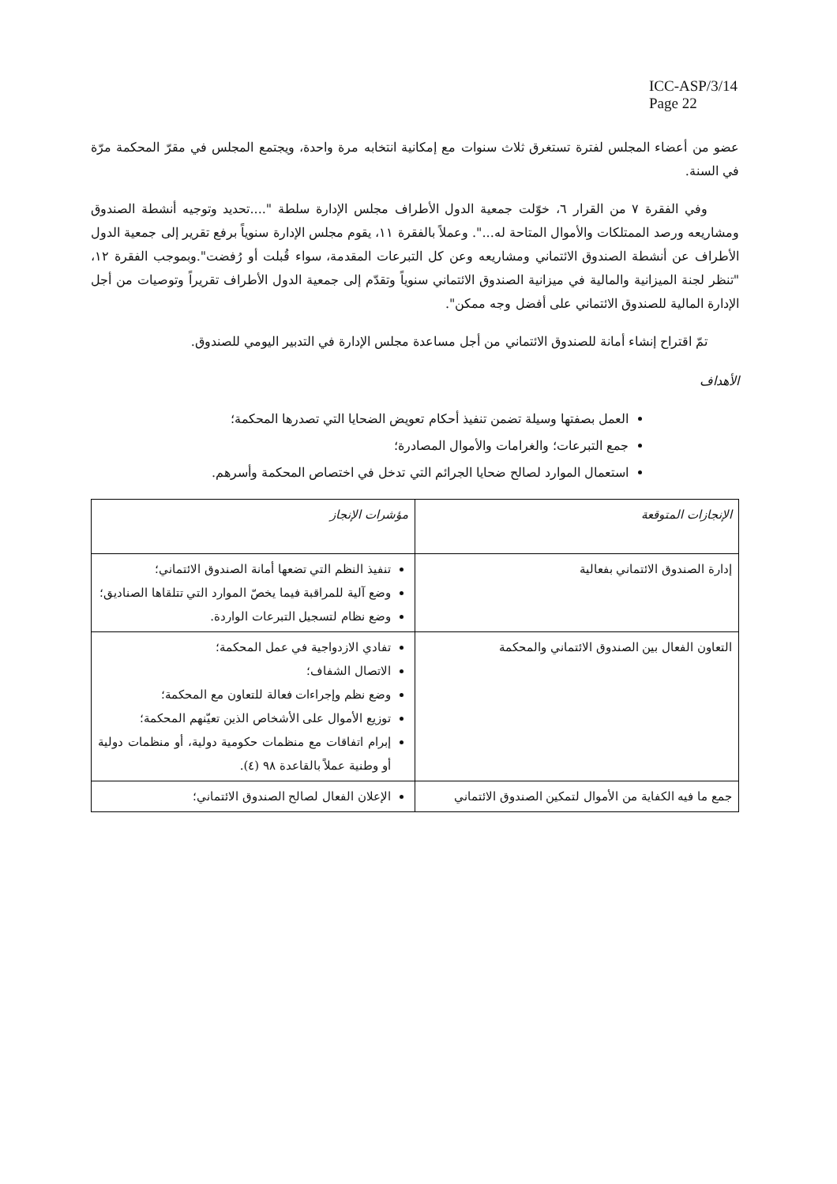ICC-ASP/3/14
Page 22
عضو من أعضاء المجلس لفترة تستغرق ثلاث سنوات مع إمكانية انتخابه مرة واحدة، ويجتمع المجلس في مقرّ المحكمة مرّة في السنة.
وفي الفقرة ٧ من القرار ٦، خوّلت جمعية الدول الأطراف مجلس الإدارة سلطة "....تحديد وتوجيه أنشطة الصندوق ومشاريعه ورصد الممتلكات والأموال المتاحة له...". وعملاً بالفقرة ١١، يقوم مجلس الإدارة سنوياً برفع تقرير إلى جمعية الدول الأطراف عن أنشطة الصندوق الائتماني ومشاريعه وعن كل التبرعات المقدمة، سواء قُبلت أو رُفضت".وبموجب الفقرة ١٢، "تنظر لجنة الميزانية والمالية في ميزانية الصندوق الائتماني سنوياً وتقدّم إلى جمعية الدول الأطراف تقريراً وتوصيات من أجل الإدارة المالية للصندوق الائتماني على أفضل وجه ممكن".
تمّ اقتراح إنشاء أمانة للصندوق الائتماني من أجل مساعدة مجلس الإدارة في التدبير اليومي للصندوق.
الأهداف
العمل بصفتها وسيلة تضمن تنفيذ أحكام تعويض الضحايا التي تصدرها المحكمة؛
جمع التبرعات؛ والغرامات والأموال المصادرة؛
استعمال الموارد لصالح ضحايا الجرائم التي تدخل في اختصاص المحكمة وأسرهم.
| الإنجازات المتوقعة | مؤشرات الإنجاز |
| --- | --- |
| إدارة الصندوق الائتماني بفعالية | تنفيذ النظم التي تضعها أمانة الصندوق الائتماني؛ وضع آلية للمراقبة فيما يخصّ الموارد التي تتلقاها الصناديق؛ وضع نظام لتسجيل التبرعات الواردة. |
| التعاون الفعال بين الصندوق الائتماني والمحكمة | تفادي الازدواجية في عمل المحكمة؛ الاتصال الشفاف؛ وضع نظم وإجراءات فعالة للتعاون مع المحكمة؛ توزيع الأموال على الأشخاص الذين تعيّنهم المحكمة؛ إبرام اتفاقات مع منظمات حكومية دولية، أو منظمات دولية أو وطنية عملاً بالقاعدة ٩٨ (٤). |
| جمع ما فيه الكفاية من الأموال لتمكين الصندوق الائتماني | الإعلان الفعال لصالح الصندوق الائتماني؛ |